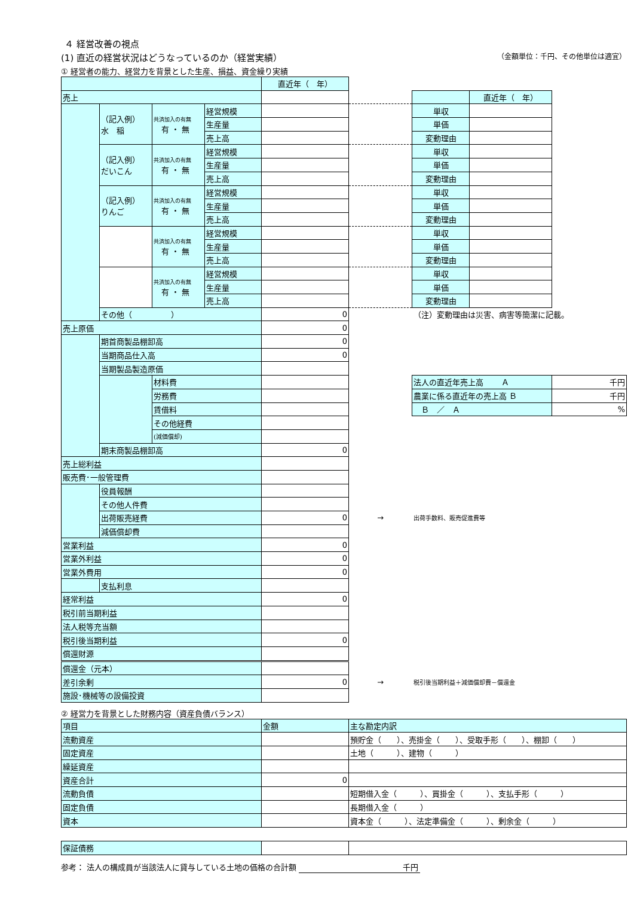４ 経営改善の視点
(1) 直近の経営状況はどうなっているのか（経営実績） （金額単位：千円、その他単位は適宜）
① 経営者の能力、経営力を背景とした生産、損益、資金繰り実績
| | | | | 直近年（ 年） | | | | |
| 売上 | | | | | | | 直近年（ 年） | |
| | （記入例） 水 稲 | 共済加入の有無 有 ・ 無 | 経営規模 | | | 単収 | | |
| | | | 生産量 | | | 単価 | | |
| | | | 売上高 | | | 変動理由 | | |
| | （記入例） だいこん | 共済加入の有無 有 ・ 無 | 経営規模 | | | 単収 | | |
| | | | 生産量 | | | 単価 | | |
| | | | 売上高 | | | 変動理由 | | |
| | （記入例） りんご | 共済加入の有無 有 ・ 無 | 経営規模 | | | 単収 | | |
| | | | 生産量 | | | 単価 | | |
| | | | 売上高 | | | 変動理由 | | |
| | | 共済加入の有無 有 ・ 無 | 経営規模 | | | 単収 | | |
| | | | 生産量 | | | 単価 | | |
| | | | 売上高 | | | 変動理由 | | |
| | | 共済加入の有無 有 ・ 無 | 経営規模 | | | 単収 | | |
| | | | 生産量 | | | 単価 | | |
| | | | 売上高 | | | 変動理由 | | |
| | その他（ ） | | | 0 | | （注）変動理由は災害、病害等簡潔に記載。 | | |
| 売上原価 | | | | 0 | | | | |
| | 期首商製品棚卸高 | | | 0 | | | | |
| | 当期商品仕入高 | | | 0 | | | | |
| | 当期製品製造原価 | | | | | | | |
| | | 材料費 | | | | 法人の直近年売上高 Ａ | | 千円 |
| | | 労務費 | | | | 農業に係る直近年の売上高 Ｂ | | 千円 |
| | | 賃借料 | | | | Ｂ ／ Ａ | | % |
| | | その他経費 | | | | | | |
| | | (減価償却) | | | | | | |
| | 期末商製品棚卸高 | | | 0 | | | | |
| 売上総利益 | | | | | | | | |
| 販売費･一般管理費 | | | | | | | | |
| | 役員報酬 | | | | | | | |
| | その他人件費 | | | | | | | |
| | 出荷販売経費 | | | 0 | → | 出荷手数料、販売促進費等 | | |
| | 減価償却費 | | | | | | | |
| 営業利益 | | | | 0 | | | | |
| 営業外利益 | | | | 0 | | | | |
| 営業外費用 | | | | 0 | | | | |
| | 支払利息 | | | | | | | |
| 経常利益 | | | | 0 | | | | |
| 税引前当期利益 | | | | | | | | |
| 法人税等充当額 | | | | | | | | |
| 税引後当期利益 | | | | 0 | | | | |
| 償還財源 | | | | | | | | |
| 償還金（元本） | | | | | | | | |
| 差引余剰 | | | | 0 | → | 税引後当期利益＋減価償却費－償還金 | | |
| 施設･機械等の設備投資 | | | | | | | | |
② 経営力を背景とした財務内容（資産負債バランス）
| 項目 | 金額 | 主な勘定内訳 |
| 流動資産 | | 預貯金（ ）、売掛金（ ）、受取手形（ ）、棚卸（ ） |
| 固定資産 | | 土地（ ）、建物（ ） |
| 繰延資産 | | |
| 資産合計 | 0 | |
| 流動負債 | | 短期借入金（ ）、買掛金（ ）、支払手形（ ） |
| 固定負債 | | 長期借入金（ ） |
| 資本 | | 資本金（ ）、法定準備金（ ）、剰余金（ ） |
| 保証債務 | | |
参考： 法人の構成員が当該法人に貸与している土地の価格の合計額 千円